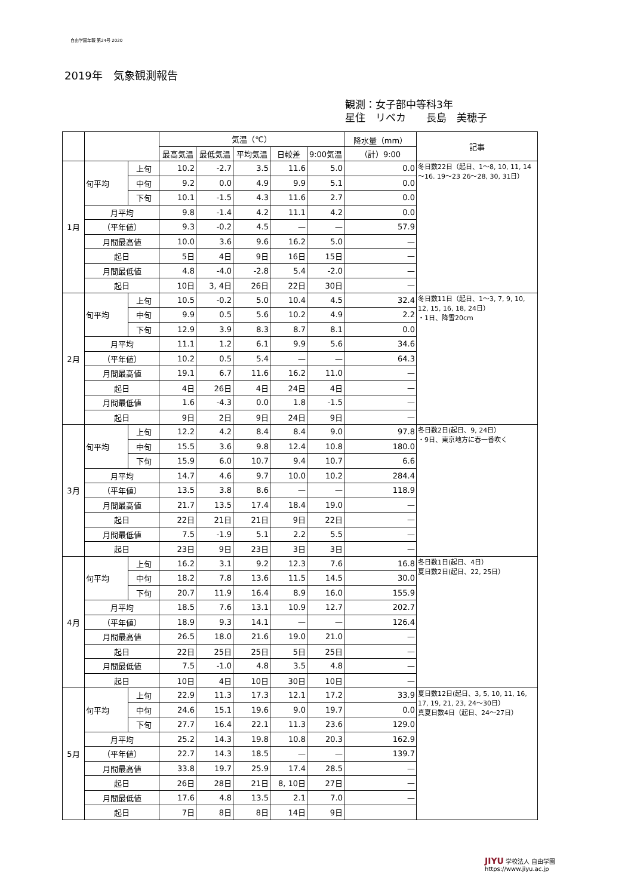自由学園年報 第24号 2020
2019年　気象観測報告
観測：女子部中等科3年
星住　リベカ　　長島　美穂子
| | | | 気温（℃） | | | | | 降水量（mm） | 記事 |
| --- | --- | --- | --- | --- | --- | --- | --- | --- | --- |
| | | | 最高気温 | 最低気温 | 平均気温 | 日較差 | 9:00気温 | （計）9:00 | |
| 1月 | 旬平均 | 上旬 | 10.2 | -2.7 | 3.5 | 11.6 | 5.0 | 0.0 | 冬日数22日（起日、1～8, 10, 11, 14～16. 19～23 26～28, 30, 31日） |
| | | 中旬 | 9.2 | 0.0 | 4.9 | 9.9 | 5.1 | 0.0 | |
| | | 下旬 | 10.1 | -1.5 | 4.3 | 11.6 | 2.7 | 0.0 | |
| | 月平均 | | 9.8 | -1.4 | 4.2 | 11.1 | 4.2 | 0.0 | |
| | （平年値） | | 9.3 | -0.2 | 4.5 | — | — | 57.9 | |
| | 月間最高値 | | 10.0 | 3.6 | 9.6 | 16.2 | 5.0 | — | |
| | 起日 | | 5日 | 4日 | 9日 | 16日 | 15日 | — | |
| | 月間最低値 | | 4.8 | -4.0 | -2.8 | 5.4 | -2.0 | — | |
| | 起日 | | 10日 | 3, 4日 | 26日 | 22日 | 30日 | — | |
| 2月 | 旬平均 | 上旬 | 10.5 | -0.2 | 5.0 | 10.4 | 4.5 | 32.4 | 冬日数11日（起日、1～3, 7, 9, 10, 12, 15, 16, 18, 24日） ・1日、降雪20cm |
| | | 中旬 | 9.9 | 0.5 | 5.6 | 10.2 | 4.9 | 2.2 | |
| | | 下旬 | 12.9 | 3.9 | 8.3 | 8.7 | 8.1 | 0.0 | |
| | 月平均 | | 11.1 | 1.2 | 6.1 | 9.9 | 5.6 | 34.6 | |
| | （平年値） | | 10.2 | 0.5 | 5.4 | — | — | 64.3 | |
| | 月間最高値 | | 19.1 | 6.7 | 11.6 | 16.2 | 11.0 | — | |
| | 起日 | | 4日 | 26日 | 4日 | 24日 | 4日 | — | |
| | 月間最低値 | | 1.6 | -4.3 | 0.0 | 1.8 | -1.5 | — | |
| | 起日 | | 9日 | 2日 | 9日 | 24日 | 9日 | — | |
| 3月 | 旬平均 | 上旬 | 12.2 | 4.2 | 8.4 | 8.4 | 9.0 | 97.8 | 冬日数2日(起日、9, 24日） ・9日、東京地方に春一番吹く |
| | | 中旬 | 15.5 | 3.6 | 9.8 | 12.4 | 10.8 | 180.0 | |
| | | 下旬 | 15.9 | 6.0 | 10.7 | 9.4 | 10.7 | 6.6 | |
| | 月平均 | | 14.7 | 4.6 | 9.7 | 10.0 | 10.2 | 284.4 | |
| | （平年値） | | 13.5 | 3.8 | 8.6 | — | — | 118.9 | |
| | 月間最高値 | | 21.7 | 13.5 | 17.4 | 18.4 | 19.0 | — | |
| | 起日 | | 22日 | 21日 | 21日 | 9日 | 22日 | — | |
| | 月間最低値 | | 7.5 | -1.9 | 5.1 | 2.2 | 5.5 | — | |
| | 起日 | | 23日 | 9日 | 23日 | 3日 | 3日 | — | |
| 4月 | 旬平均 | 上旬 | 16.2 | 3.1 | 9.2 | 12.3 | 7.6 | 16.8 | 冬日数1日(起日、4日） 夏日数2日(起日、22, 25日） |
| | | 中旬 | 18.2 | 7.8 | 13.6 | 11.5 | 14.5 | 30.0 | |
| | | 下旬 | 20.7 | 11.9 | 16.4 | 8.9 | 16.0 | 155.9 | |
| | 月平均 | | 18.5 | 7.6 | 13.1 | 10.9 | 12.7 | 202.7 | |
| | （平年値） | | 18.9 | 9.3 | 14.1 | — | — | 126.4 | |
| | 月間最高値 | | 26.5 | 18.0 | 21.6 | 19.0 | 21.0 | — | |
| | 起日 | | 22日 | 25日 | 25日 | 5日 | 25日 | — | |
| | 月間最低値 | | 7.5 | -1.0 | 4.8 | 3.5 | 4.8 | — | |
| | 起日 | | 10日 | 4日 | 10日 | 30日 | 10日 | — | |
| 5月 | 旬平均 | 上旬 | 22.9 | 11.3 | 17.3 | 12.1 | 17.2 | 33.9 | 夏日数12日(起日、3, 5, 10, 11, 16, 17, 19, 21, 23, 24～30日） 真夏日数4日（起日、24～27日） |
| | | 中旬 | 24.6 | 15.1 | 19.6 | 9.0 | 19.7 | 0.0 | |
| | | 下旬 | 27.7 | 16.4 | 22.1 | 11.3 | 23.6 | 129.0 | |
| | 月平均 | | 25.2 | 14.3 | 19.8 | 10.8 | 20.3 | 162.9 | |
| | （平年値） | | 22.7 | 14.3 | 18.5 | — | — | 139.7 | |
| | 月間最高値 | | 33.8 | 19.7 | 25.9 | 17.4 | 28.5 | — | |
| | 起日 | | 26日 | 28日 | 21日 | 8, 10日 | 27日 | — | |
| | 月間最低値 | | 17.6 | 4.8 | 13.5 | 2.1 | 7.0 | — | |
| | 起日 | | 7日 | 8日 | 8日 | 14日 | 9日 | | |
JIYU 学校法人 自由学園
https://www.jiyu.ac.jp